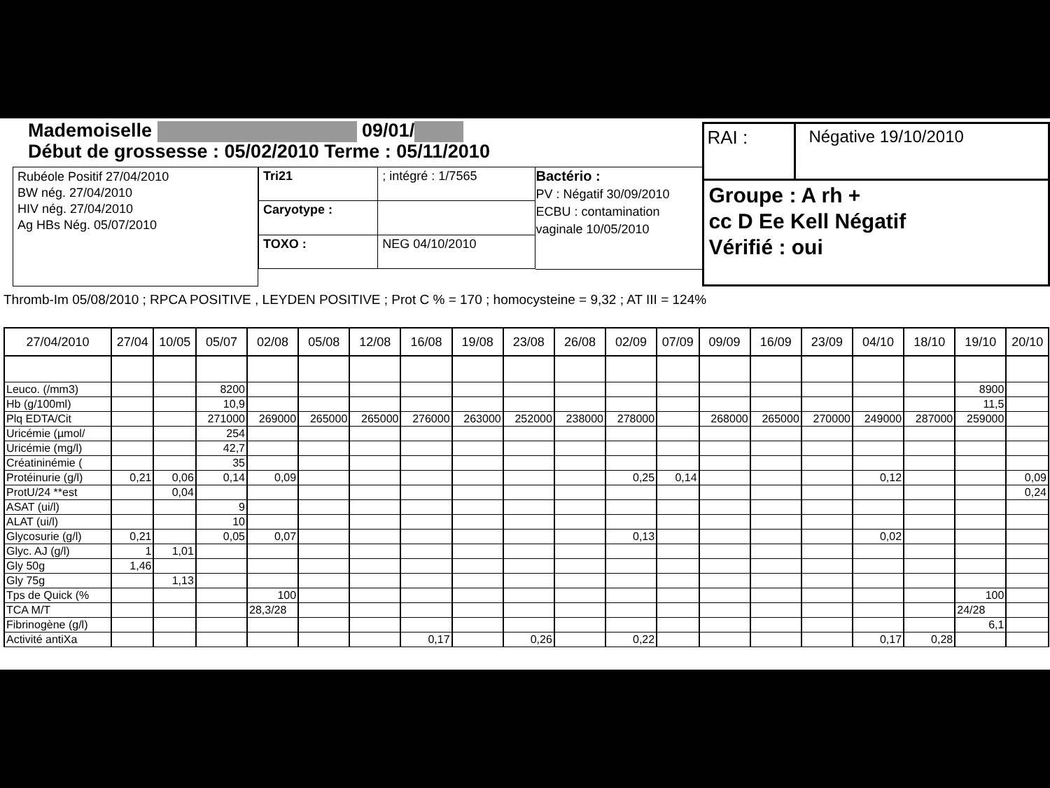Mademoiselle 09/01/
Début de grossesse : 05/02/2010 Terme : 05/11/2010
Rubéole Positif 27/04/2010
BW nég. 27/04/2010
HIV nég. 27/04/2010
Ag HBs Nég. 05/07/2010
| Tri21 | ; intégré : 1/7565 | |
| Caryotype : | | |
| TOXO : | | NEG 04/10/2010 |
Bactério :
PV : Négatif 30/09/2010
ECBU : contamination vaginale 10/05/2010
RAI : Négative 19/10/2010
Groupe : A rh +
cc D Ee Kell Négatif
Vérifié : oui
Thromb-Im 05/08/2010 ; RPCA POSITIVE , LEYDEN POSITIVE ; Prot C % = 170 ; homocysteine = 9,32 ; AT III = 124%
| 27/04/2010 | 27/04 | 10/05 | 05/07 | 02/08 | 05/08 | 12/08 | 16/08 | 19/08 | 23/08 | 26/08 | 02/09 | 07/09 | 09/09 | 16/09 | 23/09 | 04/10 | 18/10 | 19/10 | 20/10 |
| --- | --- | --- | --- | --- | --- | --- | --- | --- | --- | --- | --- | --- | --- | --- | --- | --- | --- | --- | --- |
| Leuco. (/mm3) | | | 8200 | | | | | | | | | | | | | | | 8900 | |
| Hb (g/100ml) | | | 10,9 | | | | | | | | | | | | | | | 11,5 | |
| Plq EDTA/Cit | | | 271000 | 269000 | 265000 | 265000 | 276000 | 263000 | 252000 | 238000 | 278000 | | 268000 | 265000 | 270000 | 249000 | 287000 | 259000 | |
| Uricémie (µmol/ | | | 254 | | | | | | | | | | | | | | | | |
| Uricémie (mg/l) | | | 42,7 | | | | | | | | | | | | | | | | |
| Créatininémie ( | | | 35 | | | | | | | | | | | | | | | | |
| Protéinurie (g/l) | 0,21 | 0,06 | 0,14 | 0,09 | | | | | | | 0,25 | 0,14 | | | | 0,12 | | | 0,09 |
| ProtU/24 **est | | 0,04 | | | | | | | | | | | | | | | | | 0,24 |
| ASAT (ui/l) | | | 9 | | | | | | | | | | | | | | | | |
| ALAT (ui/l) | | | 10 | | | | | | | | | | | | | | | | |
| Glycosurie (g/l) | 0,21 | | 0,05 | 0,07 | | | | | | | 0,13 | | | | | 0,02 | | | |
| Glyc. AJ (g/l) | 1 | 1,01 | | | | | | | | | | | | | | | | | |
| Gly 50g | 1,46 | | | | | | | | | | | | | | | | | | |
| Gly 75g | | 1,13 | | | | | | | | | | | | | | | | | |
| Tps de Quick (% | | | | 100 | | | | | | | | | | | | | | 100 | |
| TCA M/T | | | | 28,3/28 | | | | | | | | | | | | | | 24/28 | |
| Fibrinogène (g/l) | | | | | | | | | | | | | | | | | | 6,1 | |
| Activité antiXa | | | | | | | 0,17 | | 0,26 | | 0,22 | | | | | 0,17 | 0,28 | | |